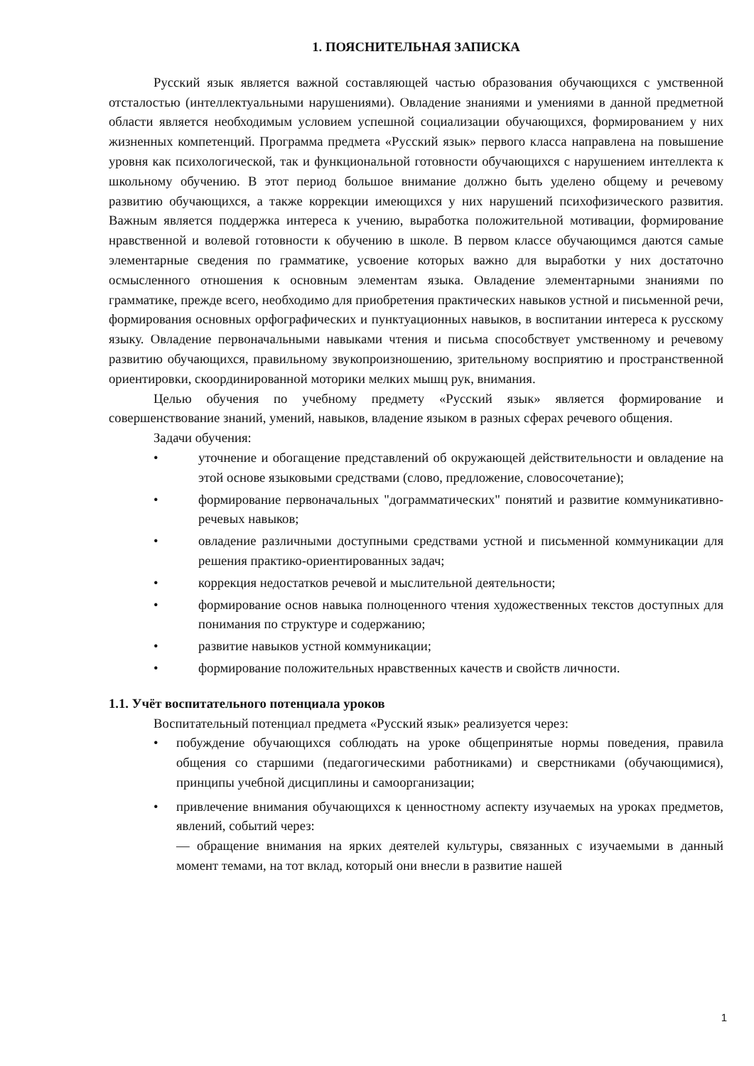1. ПОЯСНИТЕЛЬНАЯ ЗАПИСКА
Русский язык является важной составляющей частью образования обучающихся с умственной отсталостью (интеллектуальными нарушениями). Овладение знаниями и умениями в данной предметной области является необходимым условием успешной социализации обучающихся, формированием у них жизненных компетенций. Программа предмета «Русский язык» первого класса направлена на повышение уровня как психологической, так и функциональной готовности обучающихся с нарушением интеллекта к школьному обучению. В этот период большое внимание должно быть уделено общему и речевому развитию обучающихся, а также коррекции имеющихся у них нарушений психофизического развития. Важным является поддержка интереса к учению, выработка положительной мотивации, формирование нравственной и волевой готовности к обучению в школе. В первом классе обучающимся даются самые элементарные сведения по грамматике, усвоение которых важно для выработки у них достаточно осмысленного отношения к основным элементам языка. Овладение элементарными знаниями по грамматике, прежде всего, необходимо для приобретения практических навыков устной и письменной речи, формирования основных орфографических и пунктуационных навыков, в воспитании интереса к русскому языку. Овладение первоначальными навыками чтения и письма способствует умственному и речевому развитию обучающихся, правильному звукопроизношению, зрительному восприятию и пространственной ориентировки, скоординированной моторики мелких мышц рук, внимания.
Целью обучения по учебному предмету «Русский язык» является формирование и совершенствование знаний, умений, навыков, владение языком в разных сферах речевого общения.
Задачи обучения:
• уточнение и обогащение представлений об окружающей действительности и овладение на этой основе языковыми средствами (слово, предложение, словосочетание);
• формирование первоначальных "дограмматических" понятий и развитие коммуникативно-речевых навыков;
• овладение различными доступными средствами устной и письменной коммуникации для решения практико-ориентированных задач;
• коррекция недостатков речевой и мыслительной деятельности;
• формирование основ навыка полноценного чтения художественных текстов доступных для понимания по структуре и содержанию;
• развитие навыков устной коммуникации;
• формирование положительных нравственных качеств и свойств личности.
1.1. Учёт воспитательного потенциала уроков
Воспитательный потенциал предмета «Русский язык» реализуется через:
• побуждение обучающихся соблюдать на уроке общепринятые нормы поведения, правила общения со старшими (педагогическими работниками) и сверстниками (обучающимися), принципы учебной дисциплины и самоорганизации;
• привлечение внимания обучающихся к ценностному аспекту изучаемых на уроках предметов, явлений, событий через:
— обращение внимания на ярких деятелей культуры, связанных с изучаемыми в данный момент темами, на тот вклад, который они внесли в развитие нашей
1